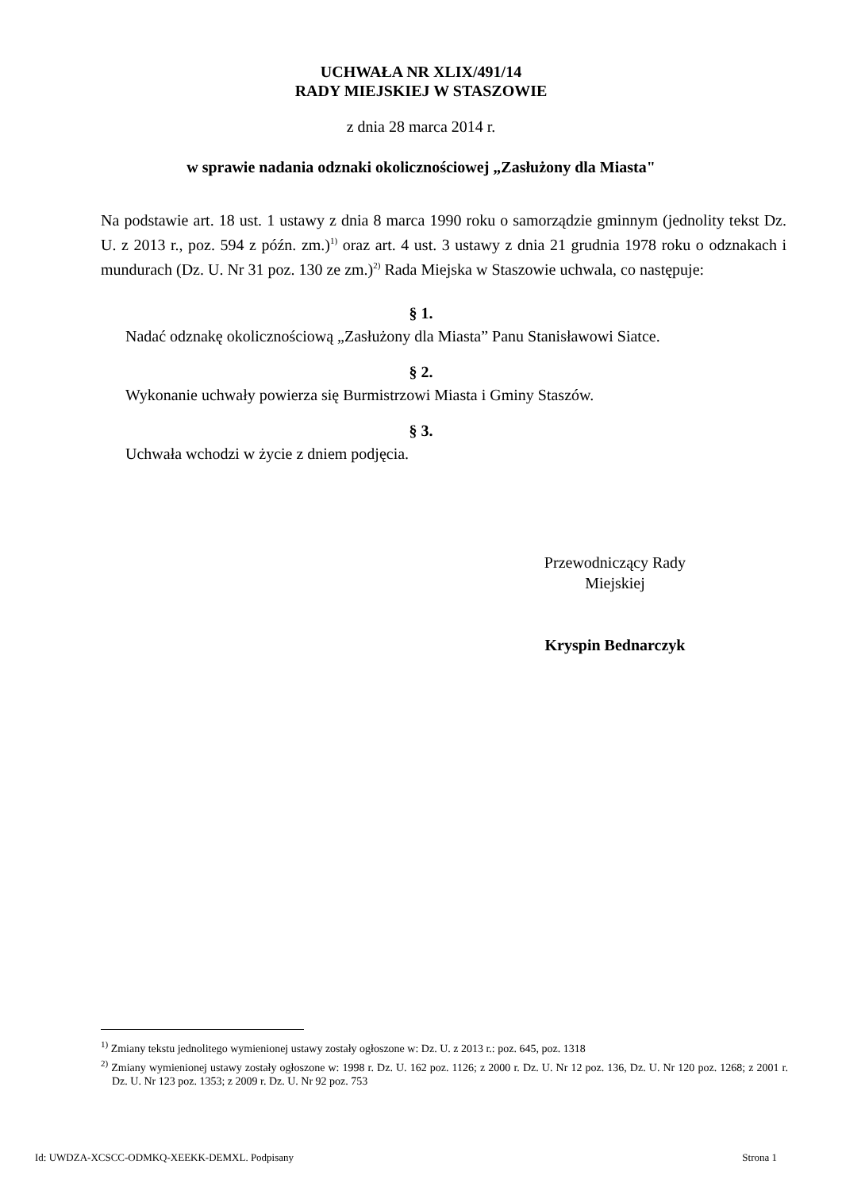UCHWAŁA NR XLIX/491/14
RADY MIEJSKIEJ W STASZOWIE
z dnia 28 marca 2014 r.
w sprawie nadania odznaki okolicznościowej „Zasłużony dla Miasta"
Na podstawie art. 18 ust. 1 ustawy z dnia 8 marca 1990 roku o samorządzie gminnym (jednolity tekst Dz. U. z 2013 r., poz. 594 z późn. zm.)<sup>1)</sup> oraz art. 4 ust. 3 ustawy z dnia 21 grudnia 1978 roku o odznakach i mundurach (Dz. U. Nr 31 poz. 130 ze zm.)<sup>2)</sup> Rada Miejska w Staszowie uchwala, co następuje:
§ 1.
Nadać odznakę okolicznościową „Zasłużony dla Miasta” Panu Stanisławowi Siatce.
§ 2.
Wykonanie uchwały powierza się Burmistrzowi Miasta i Gminy Staszów.
§ 3.
Uchwała wchodzi w życie z dniem podjęcia.
Przewodniczący Rady
Miejskiej
Kryspin Bednarczyk
<sup>1)</sup> Zmiany tekstu jednolitego wymienionej ustawy zostały ogłoszone w: Dz. U. z 2013 r.: poz. 645, poz. 1318
<sup>2)</sup> Zmiany wymienionej ustawy zostały ogłoszone w: 1998 r. Dz. U. 162 poz. 1126; z 2000 r. Dz. U. Nr 12 poz. 136, Dz. U. Nr 120 poz. 1268; z 2001 r. Dz. U. Nr 123 poz. 1353; z 2009 r. Dz. U. Nr 92 poz. 753
Id: UWDZA-XCSCC-ODMKQ-XEEKK-DEMXL. Podpisany Strona 1